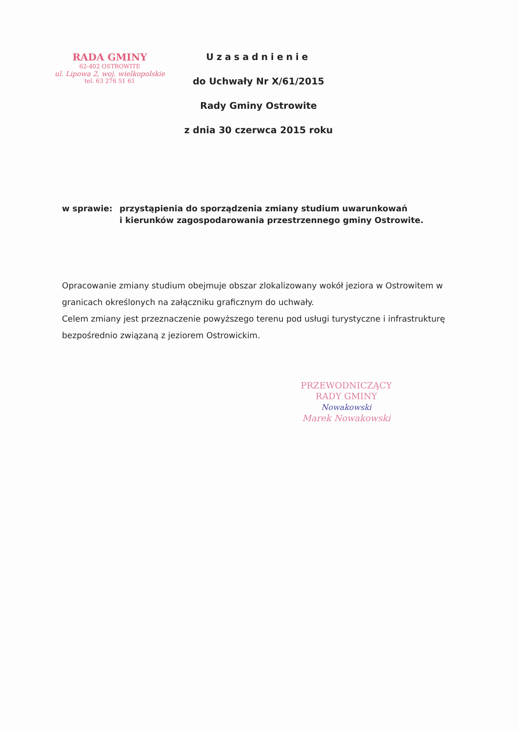RADA GMINY
62-402 OSTROWITE
ul. Lipowa 2, woj. wielkopolskie
tel. 63 276 51 61
Uzasadnienie
do Uchwały Nr X/61/2015
Rady Gminy Ostrowite
z dnia 30 czerwca 2015 roku
w sprawie: przystąpienia do sporządzenia zmiany studium uwarunkowań
i kierunków zagospodarowania przestrzennego gminy Ostrowite.
Opracowanie zmiany studium obejmuje obszar zlokalizowany wokół jeziora w Ostrowitem w granicach określonych na załączniku graficznym do uchwały.
Celem zmiany jest przeznaczenie powyższego terenu pod usługi turystyczne i infrastrukturę bezpośrednio związaną z jeziorem Ostrowickim.
PRZEWODNICZĄCY
RADY GMINY
Nowakowski
Marek Nowakowski